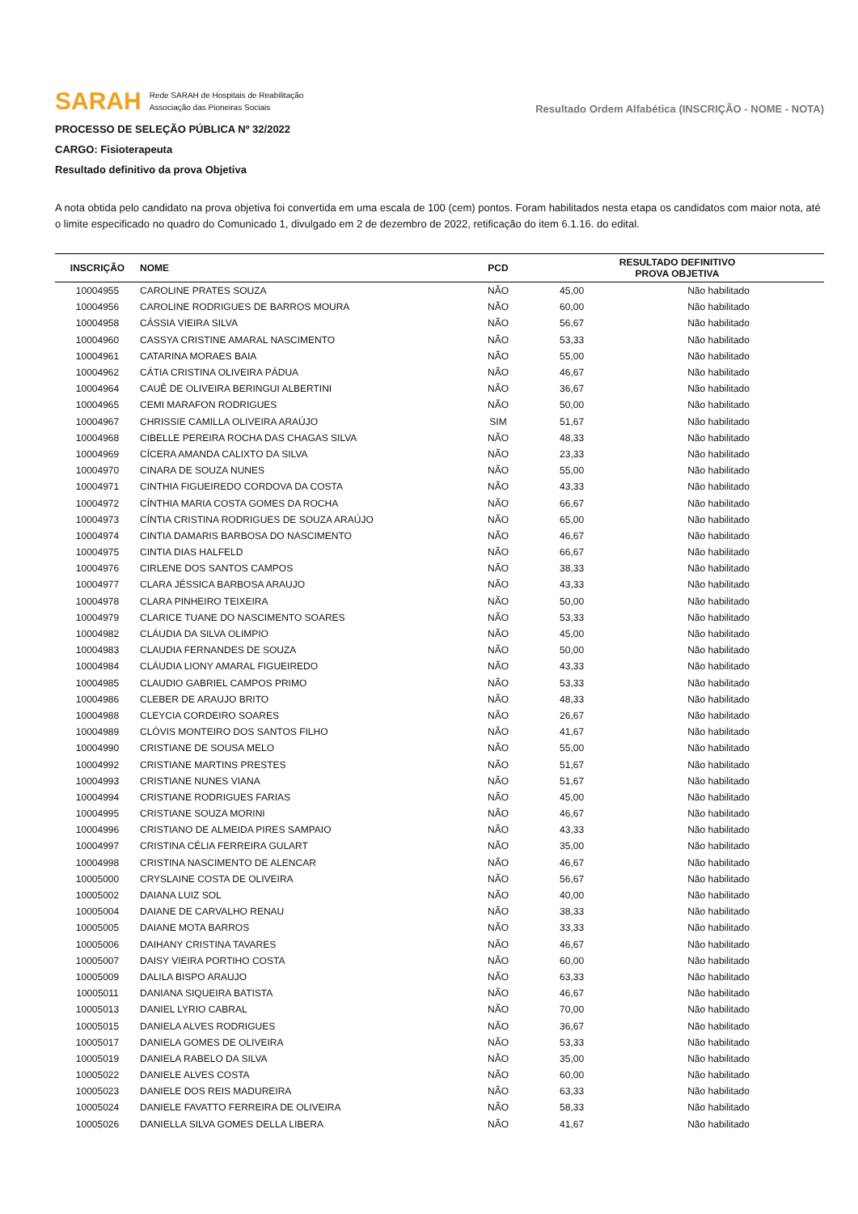SARAH Rede SARAH de Hospitais de Reabilitação
Associação das Pioneiras Sociais
Resultado Ordem Alfabética (INSCRIÇÃO - NOME - NOTA)
PROCESSO DE SELEÇÃO PÚBLICA Nº 32/2022
CARGO: Fisioterapeuta
Resultado definitivo da prova Objetiva
A nota obtida pelo candidato na prova objetiva foi convertida em uma escala de 100 (cem) pontos. Foram habilitados nesta etapa os candidatos com maior nota, até o limite especificado no quadro do Comunicado 1, divulgado em 2 de dezembro de 2022, retificação do item 6.1.16. do edital.
| INSCRIÇÃO | NOME | PCD | RESULTADO DEFINITIVO PROVA OBJETIVA | |
| --- | --- | --- | --- | --- |
| 10004955 | CAROLINE PRATES SOUZA | NÃO | 45,00 | Não habilitado |
| 10004956 | CAROLINE RODRIGUES DE BARROS MOURA | NÃO | 60,00 | Não habilitado |
| 10004958 | CÁSSIA VIEIRA SILVA | NÃO | 56,67 | Não habilitado |
| 10004960 | CASSYA CRISTINE AMARAL NASCIMENTO | NÃO | 53,33 | Não habilitado |
| 10004961 | CATARINA MORAES BAIA | NÃO | 55,00 | Não habilitado |
| 10004962 | CÁTIA CRISTINA OLIVEIRA PÁDUA | NÃO | 46,67 | Não habilitado |
| 10004964 | CAUÊ DE OLIVEIRA BERINGUI ALBERTINI | NÃO | 36,67 | Não habilitado |
| 10004965 | CEMI MARAFON RODRIGUES | NÃO | 50,00 | Não habilitado |
| 10004967 | CHRISSIE CAMILLA OLIVEIRA ARAÚJO | SIM | 51,67 | Não habilitado |
| 10004968 | CIBELLE PEREIRA ROCHA DAS CHAGAS SILVA | NÃO | 48,33 | Não habilitado |
| 10004969 | CÍCERA AMANDA CALIXTO DA SILVA | NÃO | 23,33 | Não habilitado |
| 10004970 | CINARA DE SOUZA NUNES | NÃO | 55,00 | Não habilitado |
| 10004971 | CINTHIA FIGUEIREDO CORDOVA DA COSTA | NÃO | 43,33 | Não habilitado |
| 10004972 | CÍNTHIA MARIA COSTA GOMES DA ROCHA | NÃO | 66,67 | Não habilitado |
| 10004973 | CÍNTIA CRISTINA RODRIGUES DE SOUZA ARAÚJO | NÃO | 65,00 | Não habilitado |
| 10004974 | CINTIA DAMARIS BARBOSA DO NASCIMENTO | NÃO | 46,67 | Não habilitado |
| 10004975 | CINTIA DIAS HALFELD | NÃO | 66,67 | Não habilitado |
| 10004976 | CIRLENE DOS SANTOS CAMPOS | NÃO | 38,33 | Não habilitado |
| 10004977 | CLARA JÉSSICA BARBOSA ARAUJO | NÃO | 43,33 | Não habilitado |
| 10004978 | CLARA PINHEIRO TEIXEIRA | NÃO | 50,00 | Não habilitado |
| 10004979 | CLARICE TUANE DO NASCIMENTO SOARES | NÃO | 53,33 | Não habilitado |
| 10004982 | CLÁUDIA DA SILVA OLIMPIO | NÃO | 45,00 | Não habilitado |
| 10004983 | CLAUDIA FERNANDES DE SOUZA | NÃO | 50,00 | Não habilitado |
| 10004984 | CLÁUDIA LIONY AMARAL FIGUEIREDO | NÃO | 43,33 | Não habilitado |
| 10004985 | CLAUDIO GABRIEL CAMPOS PRIMO | NÃO | 53,33 | Não habilitado |
| 10004986 | CLEBER DE ARAUJO BRITO | NÃO | 48,33 | Não habilitado |
| 10004988 | CLEYCIA CORDEIRO SOARES | NÃO | 26,67 | Não habilitado |
| 10004989 | CLÓVIS MONTEIRO DOS SANTOS FILHO | NÃO | 41,67 | Não habilitado |
| 10004990 | CRISTIANE DE SOUSA MELO | NÃO | 55,00 | Não habilitado |
| 10004992 | CRISTIANE MARTINS PRESTES | NÃO | 51,67 | Não habilitado |
| 10004993 | CRISTIANE NUNES VIANA | NÃO | 51,67 | Não habilitado |
| 10004994 | CRISTIANE RODRIGUES FARIAS | NÃO | 45,00 | Não habilitado |
| 10004995 | CRISTIANE SOUZA MORINI | NÃO | 46,67 | Não habilitado |
| 10004996 | CRISTIANO DE ALMEIDA PIRES SAMPAIO | NÃO | 43,33 | Não habilitado |
| 10004997 | CRISTINA CÉLIA FERREIRA GULART | NÃO | 35,00 | Não habilitado |
| 10004998 | CRISTINA NASCIMENTO DE ALENCAR | NÃO | 46,67 | Não habilitado |
| 10005000 | CRYSLAINE COSTA DE OLIVEIRA | NÃO | 56,67 | Não habilitado |
| 10005002 | DAIANA LUIZ SOL | NÃO | 40,00 | Não habilitado |
| 10005004 | DAIANE DE CARVALHO RENAU | NÃO | 38,33 | Não habilitado |
| 10005005 | DAIANE MOTA BARROS | NÃO | 33,33 | Não habilitado |
| 10005006 | DAIHANY CRISTINA TAVARES | NÃO | 46,67 | Não habilitado |
| 10005007 | DAISY VIEIRA PORTIHO COSTA | NÃO | 60,00 | Não habilitado |
| 10005009 | DALILA BISPO ARAUJO | NÃO | 63,33 | Não habilitado |
| 10005011 | DANIANA SIQUEIRA BATISTA | NÃO | 46,67 | Não habilitado |
| 10005013 | DANIEL LYRIO CABRAL | NÃO | 70,00 | Não habilitado |
| 10005015 | DANIELA ALVES RODRIGUES | NÃO | 36,67 | Não habilitado |
| 10005017 | DANIELA GOMES DE OLIVEIRA | NÃO | 53,33 | Não habilitado |
| 10005019 | DANIELA RABELO DA SILVA | NÃO | 35,00 | Não habilitado |
| 10005022 | DANIELE ALVES COSTA | NÃO | 60,00 | Não habilitado |
| 10005023 | DANIELE DOS REIS MADUREIRA | NÃO | 63,33 | Não habilitado |
| 10005024 | DANIELE FAVATTO FERREIRA DE OLIVEIRA | NÃO | 58,33 | Não habilitado |
| 10005026 | DANIELLA SILVA GOMES DELLA LIBERA | NÃO | 41,67 | Não habilitado |